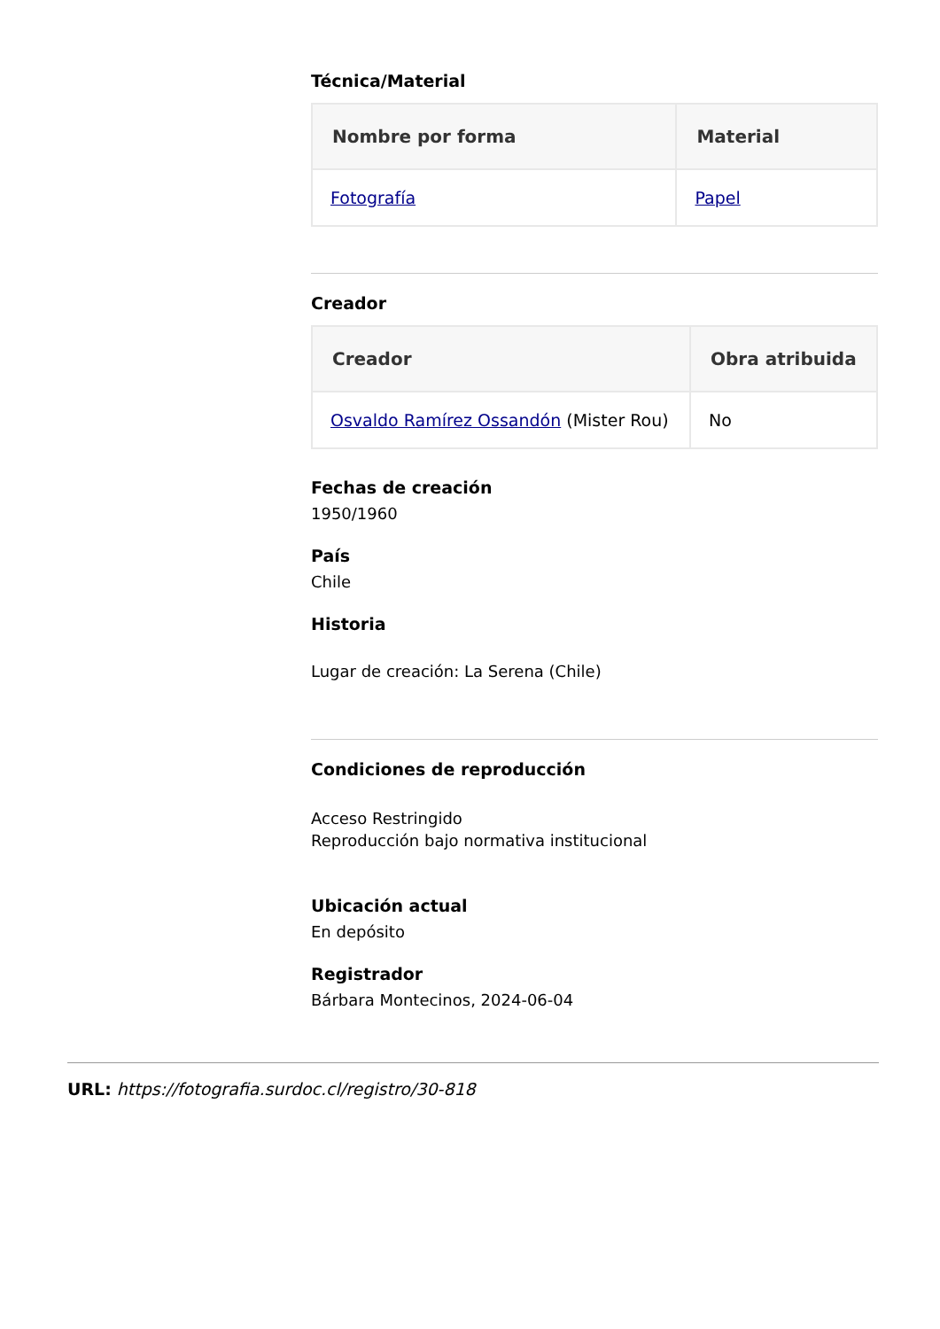Técnica/Material
| Nombre por forma | Material |
| --- | --- |
| Fotografía | Papel |
Creador
| Creador | Obra atribuida |
| --- | --- |
| Osvaldo Ramírez Ossandón (Mister Rou) | No |
Fechas de creación
1950/1960
País
Chile
Historia
Lugar de creación: La Serena (Chile)
Condiciones de reproducción
Acceso Restringido
Reproducción bajo normativa institucional
Ubicación actual
En depósito
Registrador
Bárbara Montecinos, 2024-06-04
URL: https://fotografia.surdoc.cl/registro/30-818